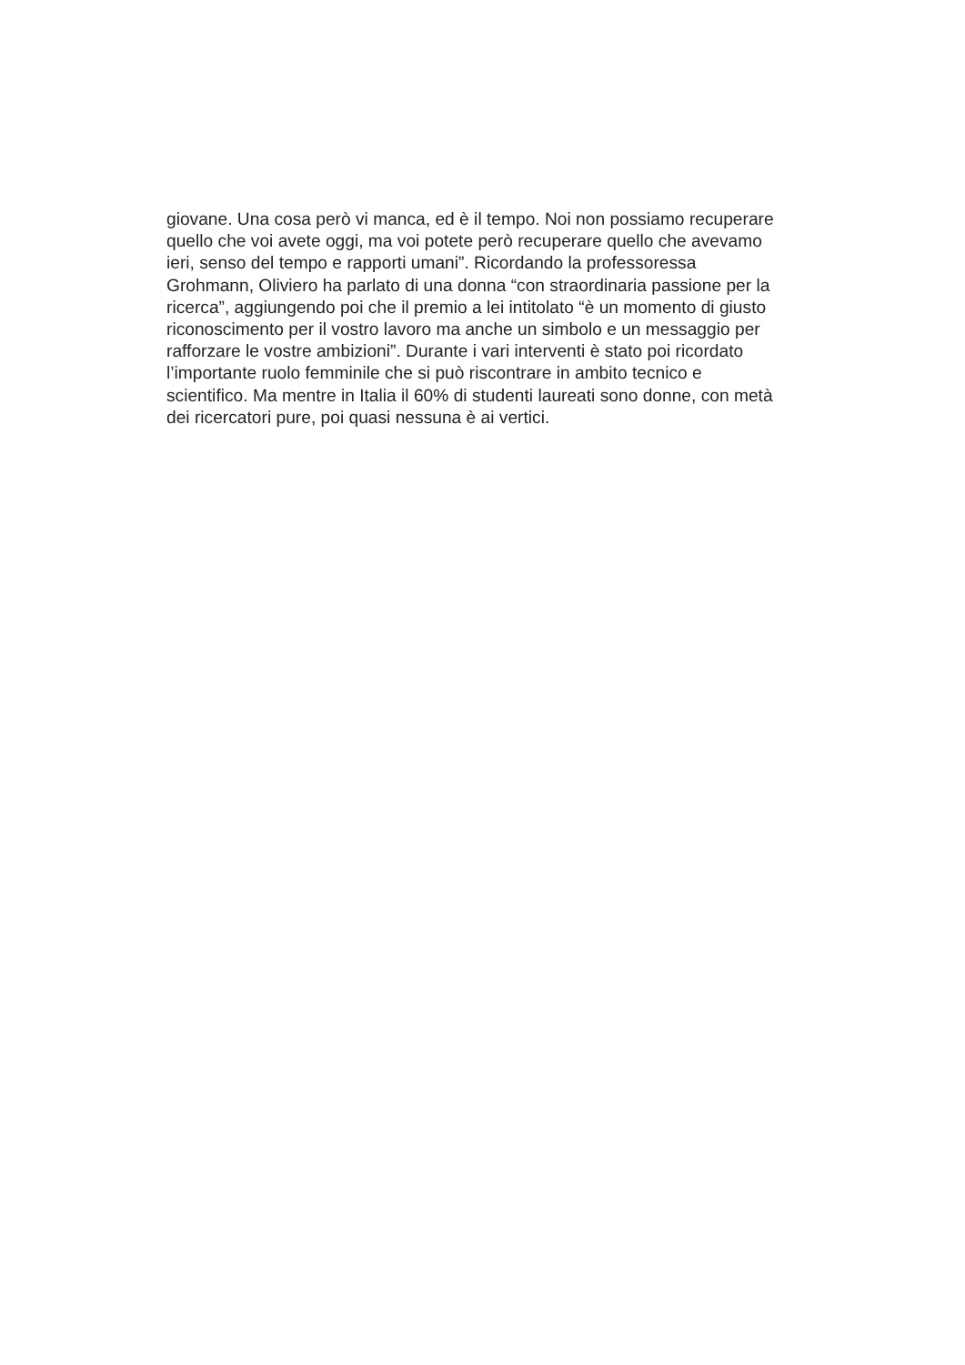giovane. Una cosa però vi manca, ed è il tempo. Noi non possiamo recuperare
quello che voi avete oggi, ma voi potete però recuperare quello che avevamo
ieri, senso del tempo e rapporti umani”. Ricordando la professoressa
Grohmann, Oliviero ha parlato di una donna “con straordinaria passione per la
ricerca”, aggiungendo poi che il premio a lei intitolato “è un momento di giusto
riconoscimento per il vostro lavoro ma anche un simbolo e un messaggio per
rafforzare le vostre ambizioni”. Durante i vari interventi è stato poi ricordato
l’importante ruolo femminile che si può riscontrare in ambito tecnico e
scientifico. Ma mentre in Italia il 60% di studenti laureati sono donne, con metà
dei ricercatori pure, poi quasi nessuna è ai vertici.